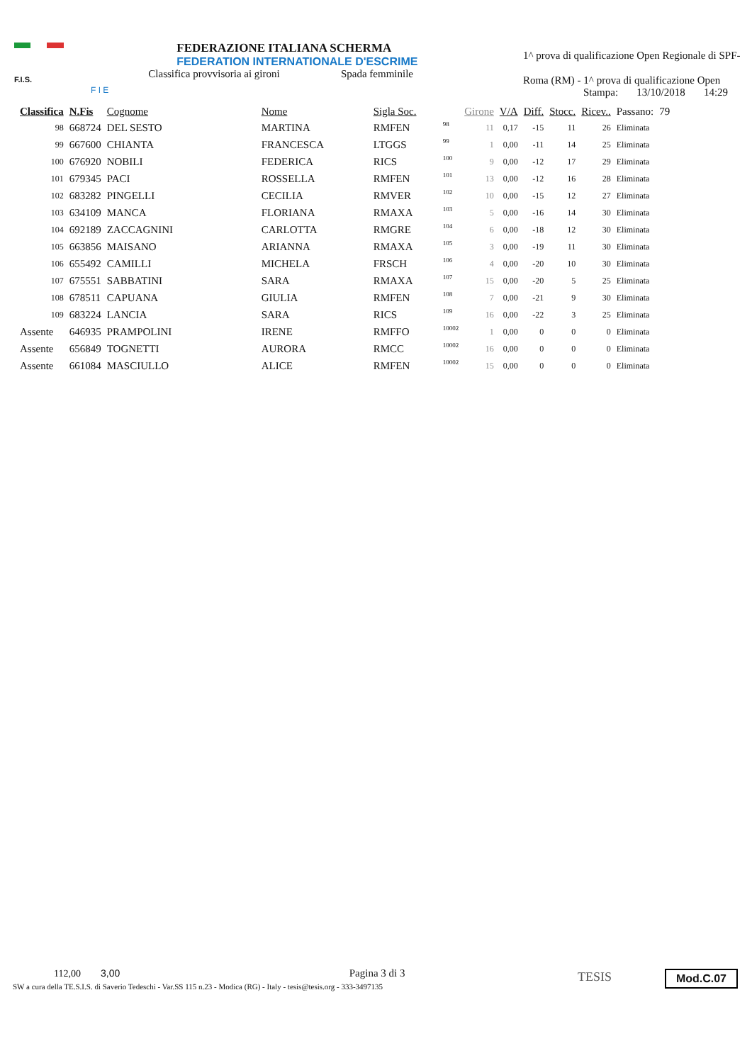F.I.S.
F I E
FEDERAZIONE ITALIANA SCHERMA
FEDERATION INTERNATIONALE D'ESCRIME
Classifica provvisoria ai gironi Spada femminile
1^ prova di qualificazione Open Regionale di SPF-
Roma (RM) - 1^ prova di qualificazione Open
Stampa: 13/10/2018 14:29
| Classifica | N.Fis | Cognome | Nome | Sigla Soc. | | Girone | V/A | Diff. | Stocc. | Ricev.. | Passano: | 79 |
| --- | --- | --- | --- | --- | --- | --- | --- | --- | --- | --- | --- | --- |
| 98 | 668724 | DEL SESTO | MARTINA | RMFEN | 98 | 11 | 0,17 | -15 | 11 | 26 | Eliminata | |
| 99 | 667600 | CHIANTA | FRANCESCA | LTGGS | 99 | 1 | 0,00 | -11 | 14 | 25 | Eliminata | |
| 100 | 676920 | NOBILI | FEDERICA | RICS | 100 | 9 | 0,00 | -12 | 17 | 29 | Eliminata | |
| 101 | 679345 | PACI | ROSSELLA | RMFEN | 101 | 13 | 0,00 | -12 | 16 | 28 | Eliminata | |
| 102 | 683282 | PINGELLI | CECILIA | RMVER | 102 | 10 | 0,00 | -15 | 12 | 27 | Eliminata | |
| 103 | 634109 | MANCA | FLORIANA | RMAXA | 103 | 5 | 0,00 | -16 | 14 | 30 | Eliminata | |
| 104 | 692189 | ZACCAGNINI | CARLOTTA | RMGRE | 104 | 6 | 0,00 | -18 | 12 | 30 | Eliminata | |
| 105 | 663856 | MAISANO | ARIANNA | RMAXA | 105 | 3 | 0,00 | -19 | 11 | 30 | Eliminata | |
| 106 | 655492 | CAMILLI | MICHELA | FRSCH | 106 | 4 | 0,00 | -20 | 10 | 30 | Eliminata | |
| 107 | 675551 | SABBATINI | SARA | RMAXA | 107 | 15 | 0,00 | -20 | 5 | 25 | Eliminata | |
| 108 | 678511 | CAPUANA | GIULIA | RMFEN | 108 | 7 | 0,00 | -21 | 9 | 30 | Eliminata | |
| 109 | 683224 | LANCIA | SARA | RICS | 109 | 16 | 0,00 | -22 | 3 | 25 | Eliminata | |
| Assente | 646935 | PRAMPOLINI | IRENE | RMFFO | 10002 | 1 | 0,00 | 0 | 0 | 0 | Eliminata | |
| Assente | 656849 | TOGNETTI | AURORA | RMCC | 10002 | 16 | 0,00 | 0 | 0 | 0 | Eliminata | |
| Assente | 661084 | MASCIULLO | ALICE | RMFEN | 10002 | 15 | 0,00 | 0 | 0 | 0 | Eliminata | |
112,00 3,00 Pagina 3 di 3
SW a cura della TE.S.I.S. di Saverio Tedeschi - Var.SS 115 n.23 - Modica (RG) - Italy - tesis@tesis.org - 333-3497135
TESIS Mod.C.07